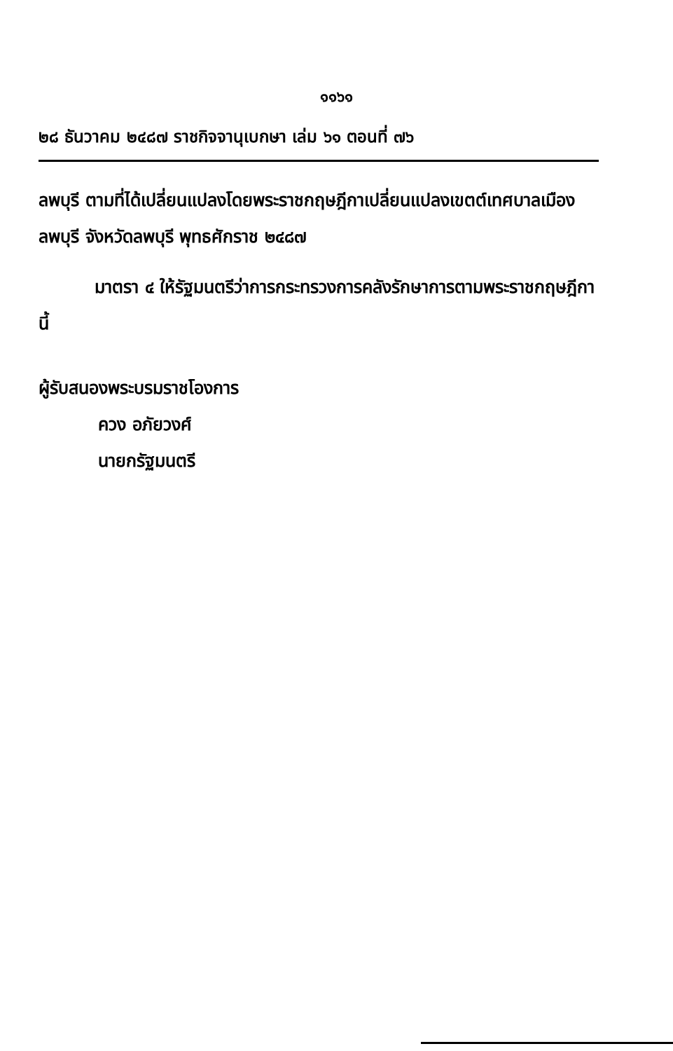๑๑๖๑
๒๘ ธันวาคม ๒๔๘๗ ราชกิจจานุเบกษา เล่ม ๖๑ ตอนที่ ๗๖
ลพบุรี ตามที่ได้เปลี่ยนแปลงโดยพระราชกฤษฎีกาเปลี่ยนแปลงเขตต์เทศบาลเมืองลพบุรี จังหวัดลพบุรี พุทธศักราช ๒๔๘๗
มาตรา ๔ ให้รัฐมนตรีว่าการกระทรวงการคลังรักษาการตามพระราชกฤษฎีกานี้
ผู้รับสนองพระบรมราชโองการ
ควง อภัยวงศ์
นายกรัฐมนตรี